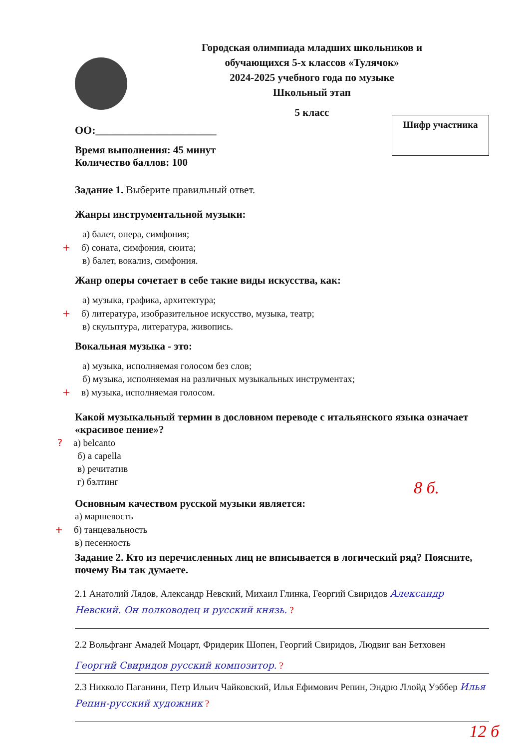Городская олимпиада младших школьников и
обучающихся 5-х классов «Тулячок»
2024-2025 учебного года по музыке
Школьный этап
5 класс
Шифр участника
ОО:______________________
Время выполнения: 45 минут
Количество баллов: 100
Задание 1. Выберите правильный ответ.
Жанры инструментальной музыки:
а) балет, опера, симфония;
+ б) соната, симфония, сюита;
в) балет, вокализ, симфония.
Жанр оперы сочетает в себе такие виды искусства, как:
а) музыка, графика, архитектура;
+ б) литература, изобразительное искусство, музыка, театр;
в) скульптура, литература, живопись.
Вокальная музыка - это:
а) музыка, исполняемая голосом без слов;
б) музыка, исполняемая на различных музыкальных инструментах;
+ в) музыка, исполняемая голосом.
Какой музыкальный термин в дословном переводе с итальянского языка означает «красивое пение»?
? а) belcanto
б) a capella
в) речитатив
г) бэлтинг
8 б.
Основным качеством русской музыки является:
а) маршевость
+ б) танцевальность
в) песенность
Задание 2. Кто из перечисленных лиц не вписывается в логический ряд? Поясните, почему Вы так думаете.
2.1 Анатолий Лядов, Александр Невский, Михаил Глинка, Георгий Свиридов Александр Невский. Он полководец и русский князь. ?
2.2 Вольфганг Амадей Моцарт, Фридерик Шопен, Георгий Свиридов, Людвиг ван Бетховен
Георгий Свиридов русский композитор. ?
2.3 Никколо Паганини, Петр Ильич Чайковский, Илья Ефимович Репин, Эндрю Ллойд Уэббер Илья Репин-русский художник ?
12 б